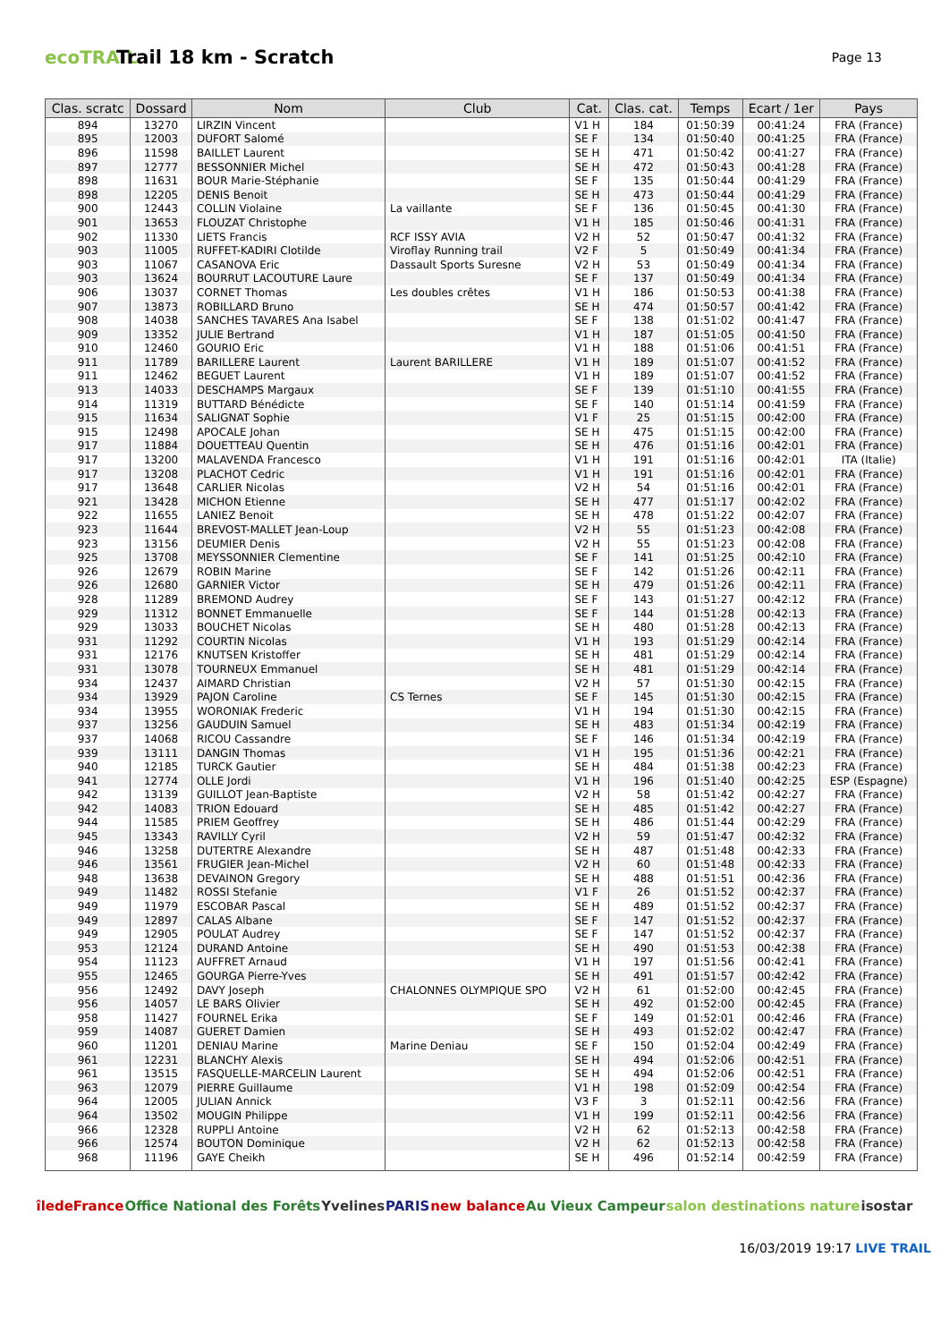ecoTRAIL
Trail 18 km - Scratch
Page 13
| Clas. scratc | Dossard | Nom | Club | Cat. | Clas. cat. | Temps | Ecart / 1er | Pays |
| --- | --- | --- | --- | --- | --- | --- | --- | --- |
| 894 | 13270 | LIRZIN Vincent | | V1 H | 184 | 01:50:39 | 00:41:24 | FRA (France) |
| 895 | 12003 | DUFORT Salomé | | SE F | 134 | 01:50:40 | 00:41:25 | FRA (France) |
| 896 | 11598 | BAILLET Laurent | | SE H | 471 | 01:50:42 | 00:41:27 | FRA (France) |
| 897 | 12777 | BESSONNIER Michel | | SE H | 472 | 01:50:43 | 00:41:28 | FRA (France) |
| 898 | 11631 | BOUR Marie-Stéphanie | | SE F | 135 | 01:50:44 | 00:41:29 | FRA (France) |
| 898 | 12205 | DENIS Benoit | | SE H | 473 | 01:50:44 | 00:41:29 | FRA (France) |
| 900 | 12443 | COLLIN Violaine | La vaillante | SE F | 136 | 01:50:45 | 00:41:30 | FRA (France) |
| 901 | 13653 | FLOUZAT Christophe | | V1 H | 185 | 01:50:46 | 00:41:31 | FRA (France) |
| 902 | 11330 | LIETS Francis | RCF ISSY AVIA | V2 H | 52 | 01:50:47 | 00:41:32 | FRA (France) |
| 903 | 11005 | RUFFET-KADIRI Clotilde | Viroflay Running trail | V2 F | 5 | 01:50:49 | 00:41:34 | FRA (France) |
| 903 | 11067 | CASANOVA Eric | Dassault Sports Suresne | V2 H | 53 | 01:50:49 | 00:41:34 | FRA (France) |
| 903 | 13624 | BOURRUT LACOUTURE Laure | | SE F | 137 | 01:50:49 | 00:41:34 | FRA (France) |
| 906 | 13037 | CORNET Thomas | Les doubles crêtes | V1 H | 186 | 01:50:53 | 00:41:38 | FRA (France) |
| 907 | 13873 | ROBILLARD Bruno | | SE H | 474 | 01:50:57 | 00:41:42 | FRA (France) |
| 908 | 14038 | SANCHES TAVARES Ana Isabel | | SE F | 138 | 01:51:02 | 00:41:47 | FRA (France) |
| 909 | 13352 | JULIE Bertrand | | V1 H | 187 | 01:51:05 | 00:41:50 | FRA (France) |
| 910 | 12460 | GOURIO Eric | | V1 H | 188 | 01:51:06 | 00:41:51 | FRA (France) |
| 911 | 11789 | BARILLERE Laurent | Laurent BARILLERE | V1 H | 189 | 01:51:07 | 00:41:52 | FRA (France) |
| 911 | 12462 | BEGUET Laurent | | V1 H | 189 | 01:51:07 | 00:41:52 | FRA (France) |
| 913 | 14033 | DESCHAMPS Margaux | | SE F | 139 | 01:51:10 | 00:41:55 | FRA (France) |
| 914 | 11319 | BUTTARD Bénédicte | | SE F | 140 | 01:51:14 | 00:41:59 | FRA (France) |
| 915 | 11634 | SALIGNAT Sophie | | V1 F | 25 | 01:51:15 | 00:42:00 | FRA (France) |
| 915 | 12498 | APOCALE Johan | | SE H | 475 | 01:51:15 | 00:42:00 | FRA (France) |
| 917 | 11884 | DOUETTEAU Quentin | | SE H | 476 | 01:51:16 | 00:42:01 | FRA (France) |
| 917 | 13200 | MALAVENDA Francesco | | V1 H | 191 | 01:51:16 | 00:42:01 | ITA (Italie) |
| 917 | 13208 | PLACHOT Cedric | | V1 H | 191 | 01:51:16 | 00:42:01 | FRA (France) |
| 917 | 13648 | CARLIER Nicolas | | V2 H | 54 | 01:51:16 | 00:42:01 | FRA (France) |
| 921 | 13428 | MICHON Etienne | | SE H | 477 | 01:51:17 | 00:42:02 | FRA (France) |
| 922 | 11655 | LANIEZ Benoit | | SE H | 478 | 01:51:22 | 00:42:07 | FRA (France) |
| 923 | 11644 | BREVOST-MALLET Jean-Loup | | V2 H | 55 | 01:51:23 | 00:42:08 | FRA (France) |
| 923 | 13156 | DEUMIER Denis | | V2 H | 55 | 01:51:23 | 00:42:08 | FRA (France) |
| 925 | 13708 | MEYSSONNIER Clementine | | SE F | 141 | 01:51:25 | 00:42:10 | FRA (France) |
| 926 | 12679 | ROBIN Marine | | SE F | 142 | 01:51:26 | 00:42:11 | FRA (France) |
| 926 | 12680 | GARNIER Victor | | SE H | 479 | 01:51:26 | 00:42:11 | FRA (France) |
| 928 | 11289 | BREMOND Audrey | | SE F | 143 | 01:51:27 | 00:42:12 | FRA (France) |
| 929 | 11312 | BONNET Emmanuelle | | SE F | 144 | 01:51:28 | 00:42:13 | FRA (France) |
| 929 | 13033 | BOUCHET Nicolas | | SE H | 480 | 01:51:28 | 00:42:13 | FRA (France) |
| 931 | 11292 | COURTIN Nicolas | | V1 H | 193 | 01:51:29 | 00:42:14 | FRA (France) |
| 931 | 12176 | KNUTSEN Kristoffer | | SE H | 481 | 01:51:29 | 00:42:14 | FRA (France) |
| 931 | 13078 | TOURNEUX Emmanuel | | SE H | 481 | 01:51:29 | 00:42:14 | FRA (France) |
| 934 | 12437 | AIMARD Christian | | V2 H | 57 | 01:51:30 | 00:42:15 | FRA (France) |
| 934 | 13929 | PAJON Caroline | CS Ternes | SE F | 145 | 01:51:30 | 00:42:15 | FRA (France) |
| 934 | 13955 | WORONIAK Frederic | | V1 H | 194 | 01:51:30 | 00:42:15 | FRA (France) |
| 937 | 13256 | GAUDUIN Samuel | | SE H | 483 | 01:51:34 | 00:42:19 | FRA (France) |
| 937 | 14068 | RICOU Cassandre | | SE F | 146 | 01:51:34 | 00:42:19 | FRA (France) |
| 939 | 13111 | DANGIN Thomas | | V1 H | 195 | 01:51:36 | 00:42:21 | FRA (France) |
| 940 | 12185 | TURCK Gautier | | SE H | 484 | 01:51:38 | 00:42:23 | FRA (France) |
| 941 | 12774 | OLLE Jordi | | V1 H | 196 | 01:51:40 | 00:42:25 | ESP (Espagne) |
| 942 | 13139 | GUILLOT Jean-Baptiste | | V2 H | 58 | 01:51:42 | 00:42:27 | FRA (France) |
| 942 | 14083 | TRION Edouard | | SE H | 485 | 01:51:42 | 00:42:27 | FRA (France) |
| 944 | 11585 | PRIEM Geoffrey | | SE H | 486 | 01:51:44 | 00:42:29 | FRA (France) |
| 945 | 13343 | RAVILLY Cyril | | V2 H | 59 | 01:51:47 | 00:42:32 | FRA (France) |
| 946 | 13258 | DUTERTRE Alexandre | | SE H | 487 | 01:51:48 | 00:42:33 | FRA (France) |
| 946 | 13561 | FRUGIER Jean-Michel | | V2 H | 60 | 01:51:48 | 00:42:33 | FRA (France) |
| 948 | 13638 | DEVAINON Gregory | | SE H | 488 | 01:51:51 | 00:42:36 | FRA (France) |
| 949 | 11482 | ROSSI Stefanie | | V1 F | 26 | 01:51:52 | 00:42:37 | FRA (France) |
| 949 | 11979 | ESCOBAR Pascal | | SE H | 489 | 01:51:52 | 00:42:37 | FRA (France) |
| 949 | 12897 | CALAS Albane | | SE F | 147 | 01:51:52 | 00:42:37 | FRA (France) |
| 949 | 12905 | POULAT Audrey | | SE F | 147 | 01:51:52 | 00:42:37 | FRA (France) |
| 953 | 12124 | DURAND Antoine | | SE H | 490 | 01:51:53 | 00:42:38 | FRA (France) |
| 954 | 11123 | AUFFRET Arnaud | | V1 H | 197 | 01:51:56 | 00:42:41 | FRA (France) |
| 955 | 12465 | GOURGA Pierre-Yves | | SE H | 491 | 01:51:57 | 00:42:42 | FRA (France) |
| 956 | 12492 | DAVY Joseph | CHALONNES OLYMPIQUE SPO | V2 H | 61 | 01:52:00 | 00:42:45 | FRA (France) |
| 956 | 14057 | LE BARS Olivier | | SE H | 492 | 01:52:00 | 00:42:45 | FRA (France) |
| 958 | 11427 | FOURNEL Erika | | SE F | 149 | 01:52:01 | 00:42:46 | FRA (France) |
| 959 | 14087 | GUERET Damien | | SE H | 493 | 01:52:02 | 00:42:47 | FRA (France) |
| 960 | 11201 | DENIAU Marine | Marine Deniau | SE F | 150 | 01:52:04 | 00:42:49 | FRA (France) |
| 961 | 12231 | BLANCHY Alexis | | SE H | 494 | 01:52:06 | 00:42:51 | FRA (France) |
| 961 | 13515 | FASQUELLE-MARCELIN Laurent | | SE H | 494 | 01:52:06 | 00:42:51 | FRA (France) |
| 963 | 12079 | PIERRE Guillaume | | V1 H | 198 | 01:52:09 | 00:42:54 | FRA (France) |
| 964 | 12005 | JULIAN Annick | | V3 F | 3 | 01:52:11 | 00:42:56 | FRA (France) |
| 964 | 13502 | MOUGIN Philippe | | V1 H | 199 | 01:52:11 | 00:42:56 | FRA (France) |
| 966 | 12328 | RUPPLI Antoine | | V2 H | 62 | 01:52:13 | 00:42:58 | FRA (France) |
| 966 | 12574 | BOUTON Dominique | | V2 H | 62 | 01:52:13 | 00:42:58 | FRA (France) |
| 968 | 11196 | GAYE Cheikh | | SE H | 496 | 01:52:14 | 00:42:59 | FRA (France) |
îledeFrance Office National des Forêts Yvelines PARIS new balance Au Vieux Campeur salon destinations nature isostar
16/03/2019 19:17 LIVE TRAIL